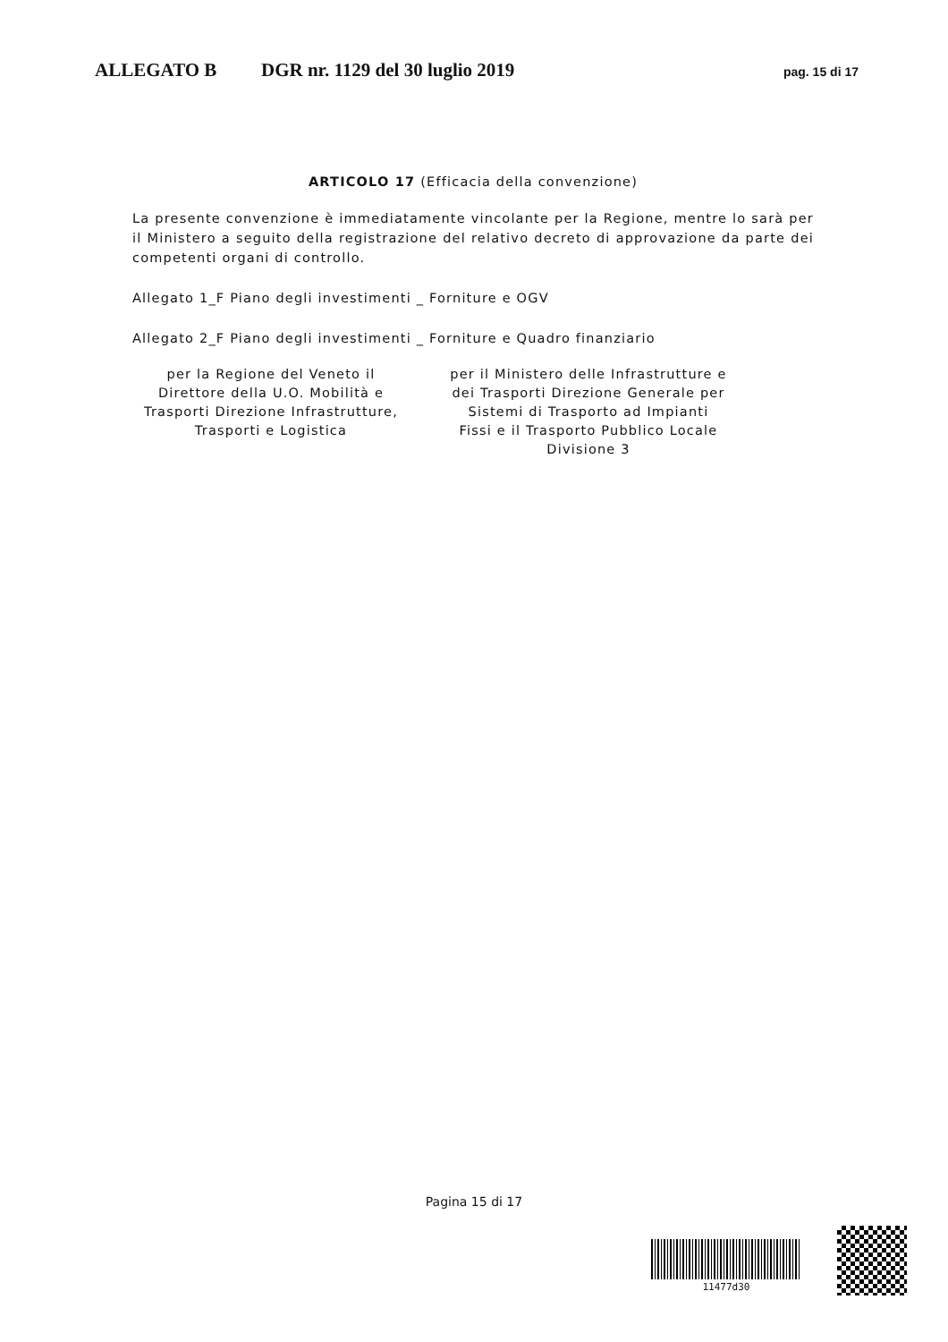ALLEGATO B DGR nr. 1129 del 30 luglio 2019 pag. 15 di 17
ARTICOLO 17 (Efficacia della convenzione)
La presente convenzione è immediatamente vincolante per la Regione, mentre lo sarà per il Ministero a seguito della registrazione del relativo decreto di approvazione da parte dei competenti organi di controllo.
Allegato 1_F Piano degli investimenti _ Forniture e OGV
Allegato 2_F Piano degli investimenti _ Forniture e Quadro finanziario
per la Regione del Veneto il Direttore della U.O. Mobilità e Trasporti Direzione Infrastrutture, Trasporti e Logistica
per il Ministero delle Infrastrutture e dei Trasporti Direzione Generale per Sistemi di Trasporto ad Impianti Fissi e il Trasporto Pubblico Locale Divisione 3
Pagina 15 di 17
11477d30